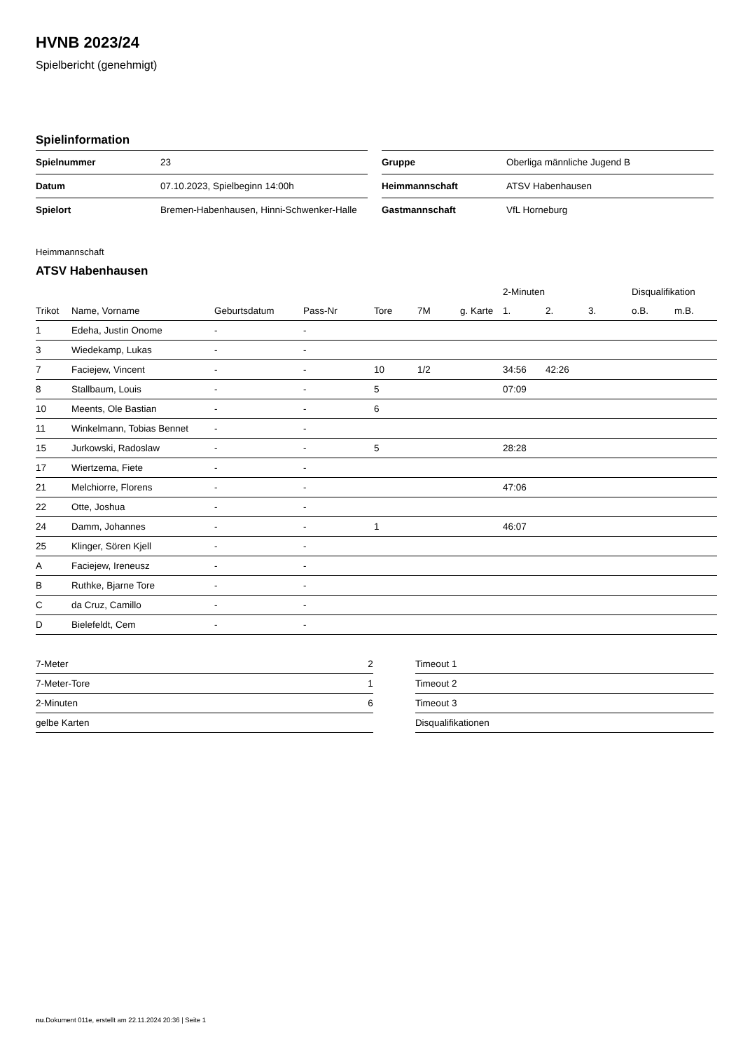HVNB 2023/24
Spielbericht (genehmigt)
Spielinformation
| Spielnummer | 23 |
| Datum | 07.10.2023, Spielbeginn 14:00h |
| Spielort | Bremen-Habenhausen, Hinni-Schwenker-Halle |
| Gruppe | Oberliga männliche Jugend B |
| Heimmannschaft | ATSV Habenhausen |
| Gastmannschaft | VfL Horneburg |
Heimmannschaft
ATSV Habenhausen
| | | | | | | | 2-Minuten | | | Disqualifikation | |
| --- | --- | --- | --- | --- | --- | --- | --- | --- | --- | --- | --- |
| Trikot | Name, Vorname | Geburtsdatum | Pass-Nr | Tore | 7M | g. Karte | 1. | 2. | 3. | o.B. | m.B. |
| 1 | Edeha, Justin Onome | - | - | | | | | | | | |
| 3 | Wiedekamp, Lukas | - | - | | | | | | | | |
| 7 | Faciejew, Vincent | - | - | 10 | 1/2 | | 34:56 | 42:26 | | | |
| 8 | Stallbaum, Louis | - | - | 5 | | | 07:09 | | | | |
| 10 | Meents, Ole Bastian | - | - | 6 | | | | | | | |
| 11 | Winkelmann, Tobias Bennet | - | - | | | | | | | | |
| 15 | Jurkowski, Radoslaw | - | - | 5 | | | 28:28 | | | | |
| 17 | Wiertzema, Fiete | - | - | | | | | | | | |
| 21 | Melchiorre, Florens | - | - | | | | 47:06 | | | | |
| 22 | Otte, Joshua | - | - | | | | | | | | |
| 24 | Damm, Johannes | - | - | 1 | | | 46:07 | | | | |
| 25 | Klinger, Sören Kjell | - | - | | | | | | | | |
| A | Faciejew, Ireneusz | - | - | | | | | | | | |
| B | Ruthke, Bjarne Tore | - | - | | | | | | | | |
| C | da Cruz, Camillo | - | - | | | | | | | | |
| D | Bielefeldt, Cem | - | - | | | | | | | | |
| 7-Meter | 2 |
| 7-Meter-Tore | 1 |
| 2-Minuten | 6 |
| gelbe Karten | |
| Timeout 1 |
| Timeout 2 |
| Timeout 3 |
| Disqualifikationen |
nu.Dokument 011e, erstellt am 22.11.2024 20:36 | Seite 1